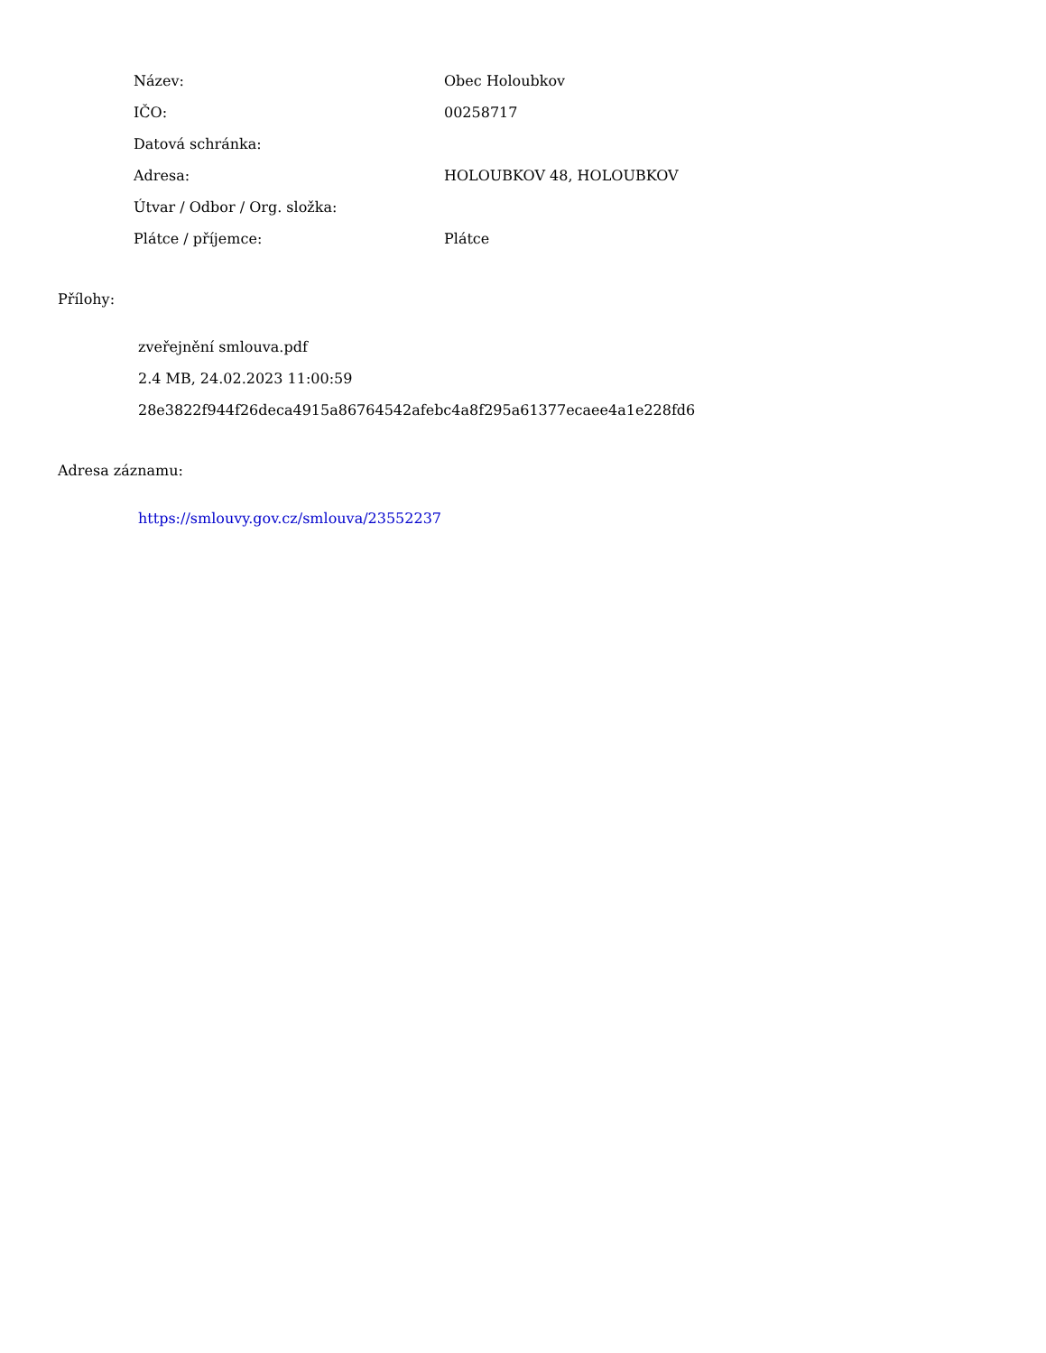| Název: | Obec Holoubkov |
| IČO: | 00258717 |
| Datová schránka: | |
| Adresa: | HOLOUBKOV 48, HOLOUBKOV |
| Útvar / Odbor / Org. složka: | |
| Plátce / příjemce: | Plátce |
Přílohy:
zveřejnění smlouva.pdf
2.4 MB, 24.02.2023 11:00:59
28e3822f944f26deca4915a86764542afebc4a8f295a61377ecaee4a1e228fd6
Adresa záznamu:
https://smlouvy.gov.cz/smlouva/23552237